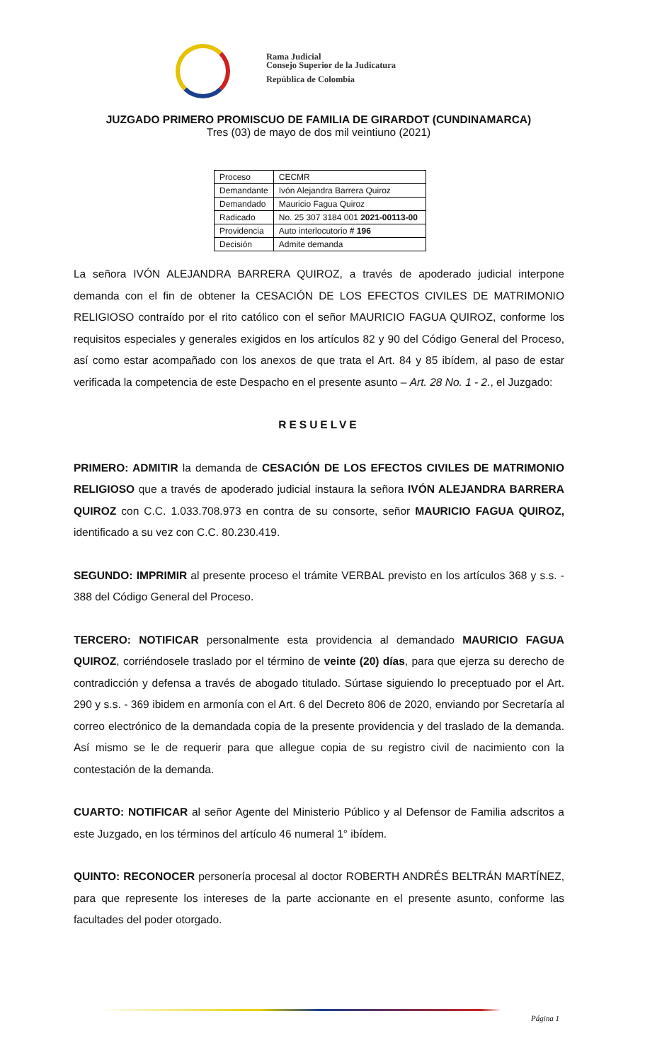Rama Judicial
Consejo Superior de la Judicatura
República de Colombia
JUZGADO PRIMERO PROMISCUO DE FAMILIA DE GIRARDOT (CUNDINAMARCA)
Tres (03) de mayo de dos mil veintiuno (2021)
| Proceso | CECMR |
| Demandante | Ivón Alejandra Barrera Quiroz |
| Demandado | Mauricio Fagua Quiroz |
| Radicado | No. 25 307 3184 001 2021-00113-00 |
| Providencia | Auto interlocutorio # 196 |
| Decisión | Admite demanda |
La señora IVÓN ALEJANDRA BARRERA QUIROZ, a través de apoderado judicial interpone demanda con el fin de obtener la CESACIÓN DE LOS EFECTOS CIVILES DE MATRIMONIO RELIGIOSO contraído por el rito católico con el señor MAURICIO FAGUA QUIROZ, conforme los requisitos especiales y generales exigidos en los artículos 82 y 90 del Código General del Proceso, así como estar acompañado con los anexos de que trata el Art. 84 y 85 ibídem, al paso de estar verificada la competencia de este Despacho en el presente asunto – Art. 28 No. 1 - 2., el Juzgado:
RESUELVE
PRIMERO: ADMITIR la demanda de CESACIÓN DE LOS EFECTOS CIVILES DE MATRIMONIO RELIGIOSO que a través de apoderado judicial instaura la señora IVÓN ALEJANDRA BARRERA QUIROZ con C.C. 1.033.708.973 en contra de su consorte, señor MAURICIO FAGUA QUIROZ, identificado a su vez con C.C. 80.230.419.
SEGUNDO: IMPRIMIR al presente proceso el trámite VERBAL previsto en los artículos 368 y s.s. - 388 del Código General del Proceso.
TERCERO: NOTIFICAR personalmente esta providencia al demandado MAURICIO FAGUA QUIROZ, corriéndosele traslado por el término de veinte (20) días, para que ejerza su derecho de contradicción y defensa a través de abogado titulado. Súrtase siguiendo lo preceptuado por el Art. 290 y s.s. - 369 ibidem en armonía con el Art. 6 del Decreto 806 de 2020, enviando por Secretaría al correo electrónico de la demandada copia de la presente providencia y del traslado de la demanda. Así mismo se le de requerir para que allegue copia de su registro civil de nacimiento con la contestación de la demanda.
CUARTO: NOTIFICAR al señor Agente del Ministerio Público y al Defensor de Familia adscritos a este Juzgado, en los términos del artículo 46 numeral 1° ibídem.
QUINTO: RECONOCER personería procesal al doctor ROBERTH ANDRÉS BELTRÁN MARTÍNEZ, para que represente los intereses de la parte accionante en el presente asunto, conforme las facultades del poder otorgado.
Página 1